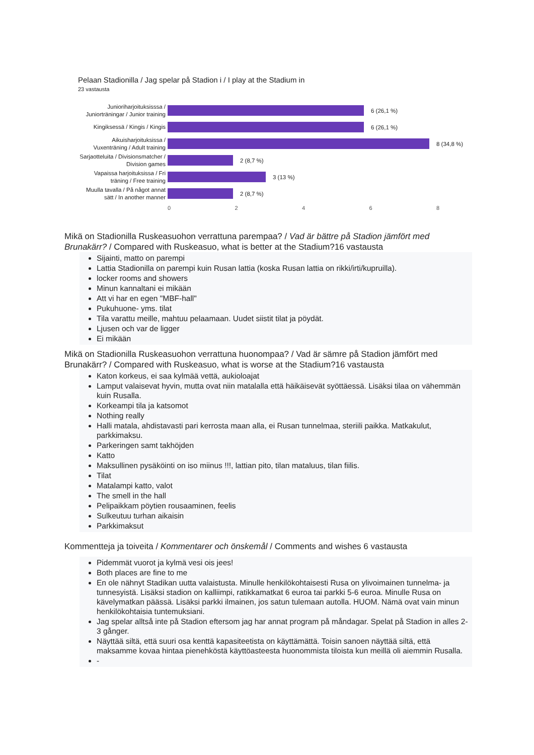Pelaan Stadionilla / Jag spelar på Stadion i / I play at the Stadium in
23 vastausta
Junioriharjoituksisssa / Juniorträningar / Junior training
6 (26,1 %)
Kingiksessä / Kingis / Kingis
6 (26,1 %)
Aikuisharjoituksissa / Vuxenträning / Adult training
8 (34,8 %)
Sarjaotteluita / Divisionsmatcher / Division games
2 (8,7 %)
Vapaissa harjoituksissa / Fri träning / Free training
3 (13 %)
Muulla tavalla / På något annat sätt / In another manner
2 (8,7 %)
0 2 4 6 8
Mikä on Stadionilla Ruskeasuohon verrattuna parempaa? / Vad är bättre på Stadion jämfört med Brunakärr? / Compared with Ruskeasuo, what is better at the Stadium?16 vastausta
Sijainti, matto on parempi
Lattia Stadionilla on parempi kuin Rusan lattia (koska Rusan lattia on rikki/irti/kupruilla).
locker rooms and showers
Minun kannaltani ei mikään
Att vi har en egen "MBF-hall"
Pukuhuone- yms. tilat
Tila varattu meille, mahtuu pelaamaan. Uudet siistit tilat ja pöydät.
Ljusen och var de ligger
Ei mikään
Mikä on Stadionilla Ruskeasuohon verrattuna huonompaa? / Vad är sämre på Stadion jämfört med Brunakärr? / Compared with Ruskeasuo, what is worse at the Stadium?16 vastausta
Katon korkeus, ei saa kylmää vettä, aukioloajat
Lamput valaisevat hyvin, mutta ovat niin matalalla että häikäisevät syöttäessä. Lisäksi tilaa on vähemmän kuin Rusalla.
Korkeampi tila ja katsomot
Nothing really
Halli matala, ahdistavasti pari kerrosta maan alla, ei Rusan tunnelmaa, steriili paikka. Matkakulut, parkkimaksu.
Parkeringen samt takhöjden
Katto
Maksullinen pysäköinti on iso miinus !!!, lattian pito, tilan mataluus, tilan fiilis.
Tilat
Matalampi katto, valot
The smell in the hall
Pelipaikkam pöytien rousaaminen, feelis
Sulkeutuu turhan aikaisin
Parkkimaksut
Kommentteja ja toiveita / Kommentarer och önskemål / Comments and wishes 6 vastausta
Pidemmät vuorot ja kylmä vesi ois jees!
Both places are fine to me
En ole nähnyt Stadikan uutta valaistusta. Minulle henkilökohtaisesti Rusa on ylivoimainen tunnelma- ja tunnesyistä. Lisäksi stadion on kalliimpi, ratikkamatkat 6 euroa tai parkki 5-6 euroa. Minulle Rusa on kävelymatkan päässä. Lisäksi parkki ilmainen, jos satun tulemaan autolla. HUOM. Nämä ovat vain minun henkilökohtaisia tuntemuksiani.
Jag spelar alltså inte på Stadion eftersom jag har annat program på måndagar. Spelat på Stadion in alles 2-3 gånger.
Näyttää siltä, että suuri osa kenttä kapasiteetista on käyttämättä. Toisin sanoen näyttää siltä, että maksamme kovaa hintaa pienehköstä käyttöasteesta huonommista tiloista kun meillä oli aiemmin Rusalla.
-